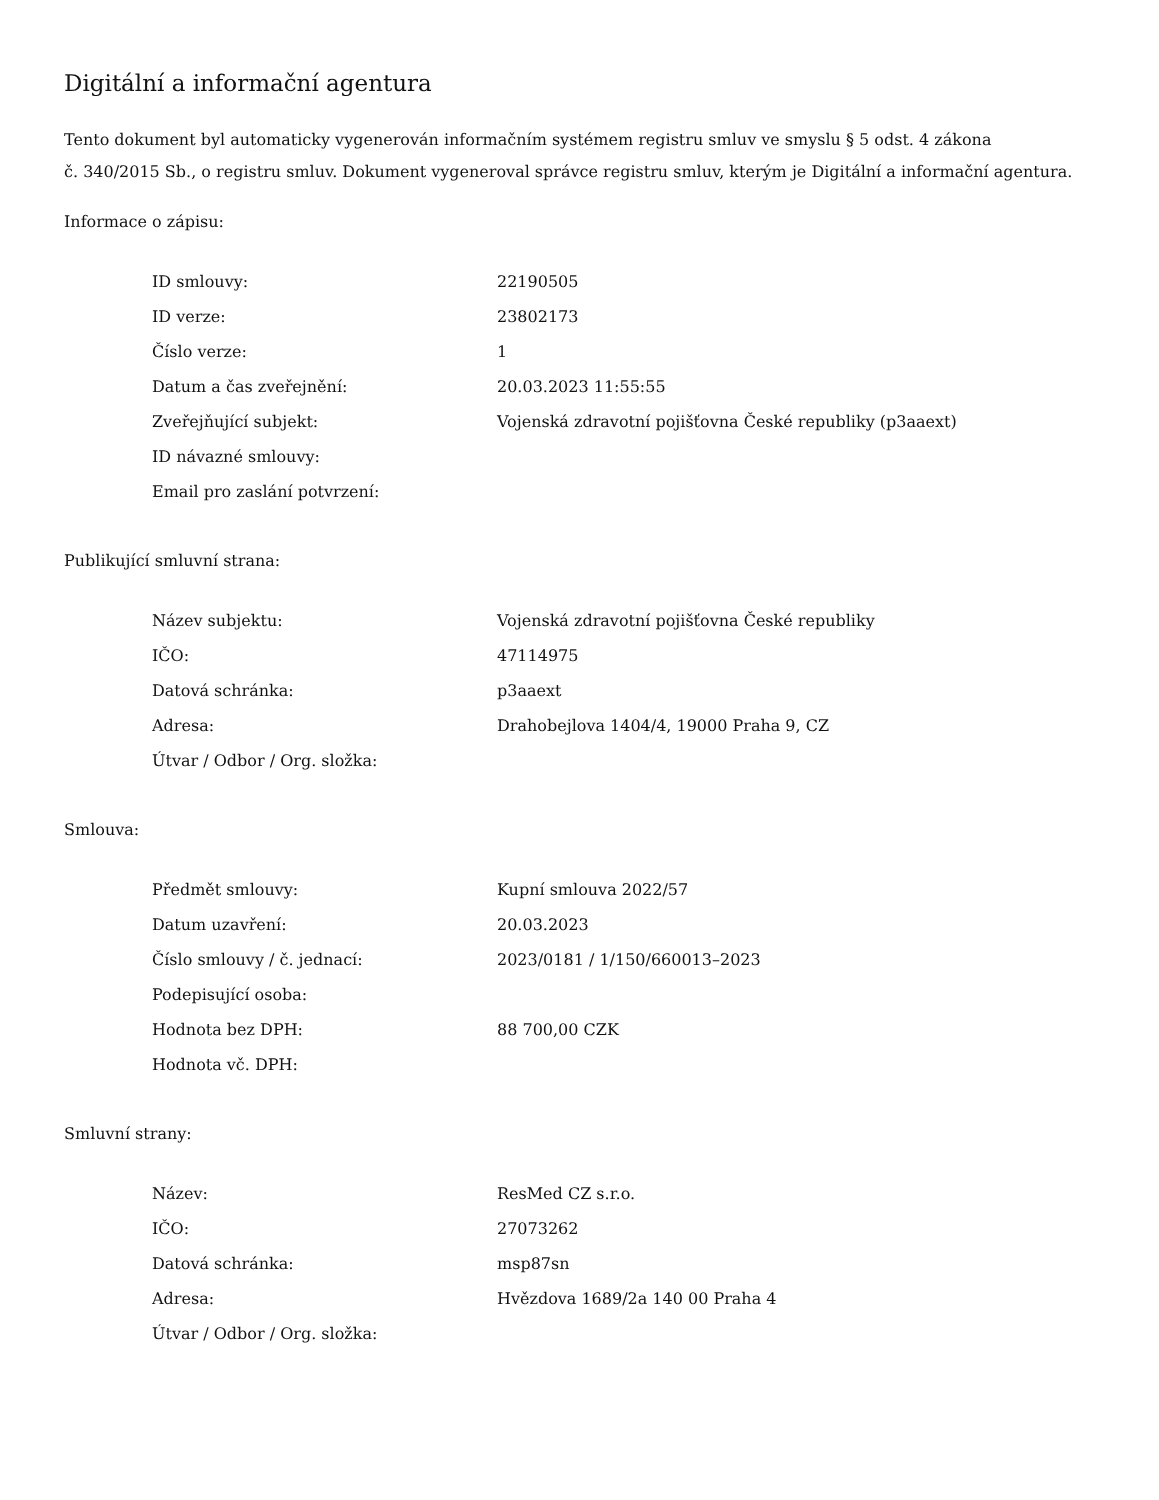Digitální a informační agentura
Tento dokument byl automaticky vygenerován informačním systémem registru smluv ve smyslu § 5 odst. 4 zákona
č. 340/2015 Sb., o registru smluv. Dokument vygeneroval správce registru smluv, kterým je Digitální a informační agentura.
Informace o zápisu:
| ID smlouvy: | 22190505 |
| ID verze: | 23802173 |
| Číslo verze: | 1 |
| Datum a čas zveřejnění: | 20.03.2023 11:55:55 |
| Zveřejňující subjekt: | Vojenská zdravotní pojišťovna České republiky (p3aaext) |
| ID návazné smlouvy: | |
| Email pro zaslání potvrzení: | |
Publikující smluvní strana:
| Název subjektu: | Vojenská zdravotní pojišťovna České republiky |
| IČO: | 47114975 |
| Datová schránka: | p3aaext |
| Adresa: | Drahobejlova 1404/4, 19000 Praha 9, CZ |
| Útvar / Odbor / Org. složka: | |
Smlouva:
| Předmět smlouvy: | Kupní smlouva 2022/57 |
| Datum uzavření: | 20.03.2023 |
| Číslo smlouvy / č. jednací: | 2023/0181 / 1/150/660013–2023 |
| Podepisující osoba: | |
| Hodnota bez DPH: | 88 700,00 CZK |
| Hodnota vč. DPH: | |
Smluvní strany:
| Název: | ResMed CZ s.r.o. |
| IČO: | 27073262 |
| Datová schránka: | msp87sn |
| Adresa: | Hvězdova 1689/2a 140 00 Praha 4 |
| Útvar / Odbor / Org. složka: | |